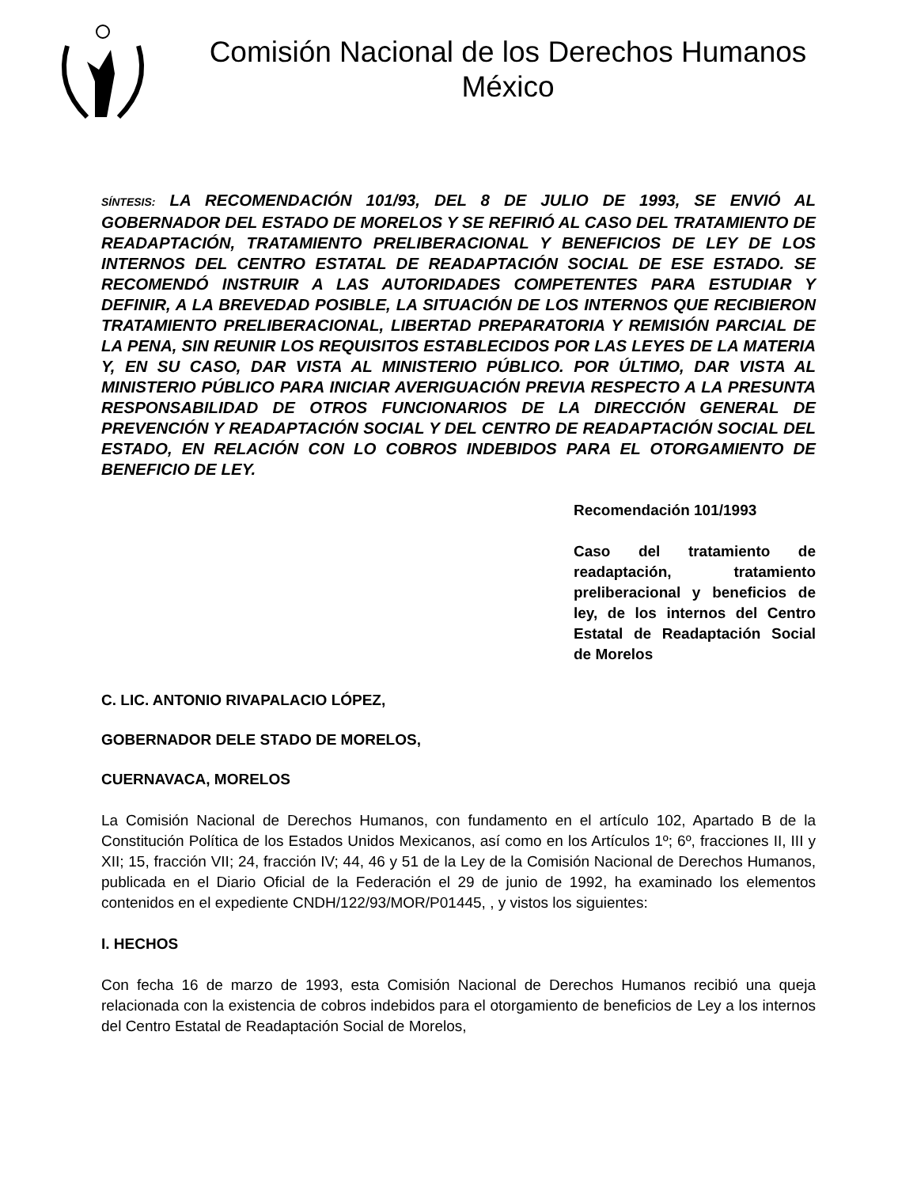Comisión Nacional de los Derechos Humanos
México
SÍNTESIS: LA RECOMENDACIÓN 101/93, DEL 8 DE JULIO DE 1993, SE ENVIÓ AL GOBERNADOR DEL ESTADO DE MORELOS Y SE REFIRIÓ AL CASO DEL TRATAMIENTO DE READAPTACIÓN, TRATAMIENTO PRELIBERACIONAL Y BENEFICIOS DE LEY DE LOS INTERNOS DEL CENTRO ESTATAL DE READAPTACIÓN SOCIAL DE ESE ESTADO. SE RECOMENDÓ INSTRUIR A LAS AUTORIDADES COMPETENTES PARA ESTUDIAR Y DEFINIR, A LA BREVEDAD POSIBLE, LA SITUACIÓN DE LOS INTERNOS QUE RECIBIERON TRATAMIENTO PRELIBERACIONAL, LIBERTAD PREPARATORIA Y REMISIÓN PARCIAL DE LA PENA, SIN REUNIR LOS REQUISITOS ESTABLECIDOS POR LAS LEYES DE LA MATERIA Y, EN SU CASO, DAR VISTA AL MINISTERIO PÚBLICO. POR ÚLTIMO, DAR VISTA AL MINISTERIO PÚBLICO PARA INICIAR AVERIGUACIÓN PREVIA RESPECTO A LA PRESUNTA RESPONSABILIDAD DE OTROS FUNCIONARIOS DE LA DIRECCIÓN GENERAL DE PREVENCIÓN Y READAPTACIÓN SOCIAL Y DEL CENTRO DE READAPTACIÓN SOCIAL DEL ESTADO, EN RELACIÓN CON LO COBROS INDEBIDOS PARA EL OTORGAMIENTO DE BENEFICIO DE LEY.
Recomendación 101/1993
Caso del tratamiento de readaptación, tratamiento preliberacional y beneficios de ley, de los internos del Centro Estatal de Readaptación Social de Morelos
C. LIC. ANTONIO RIVAPALACIO LÓPEZ,
GOBERNADOR DELE STADO DE MORELOS,
CUERNAVACA, MORELOS
La Comisión Nacional de Derechos Humanos, con fundamento en el artículo 102, Apartado B de la Constitución Política de los Estados Unidos Mexicanos, así como en los Artículos 1º; 6º, fracciones II, III y XII; 15, fracción VII; 24, fracción IV; 44, 46 y 51 de la Ley de la Comisión Nacional de Derechos Humanos, publicada en el Diario Oficial de la Federación el 29 de junio de 1992, ha examinado los elementos contenidos en el expediente CNDH/122/93/MOR/P01445, , y vistos los siguientes:
I. HECHOS
Con fecha 16 de marzo de 1993, esta Comisión Nacional de Derechos Humanos recibió una queja relacionada con la existencia de cobros indebidos para el otorgamiento de beneficios de Ley a los internos del Centro Estatal de Readaptación Social de Morelos,